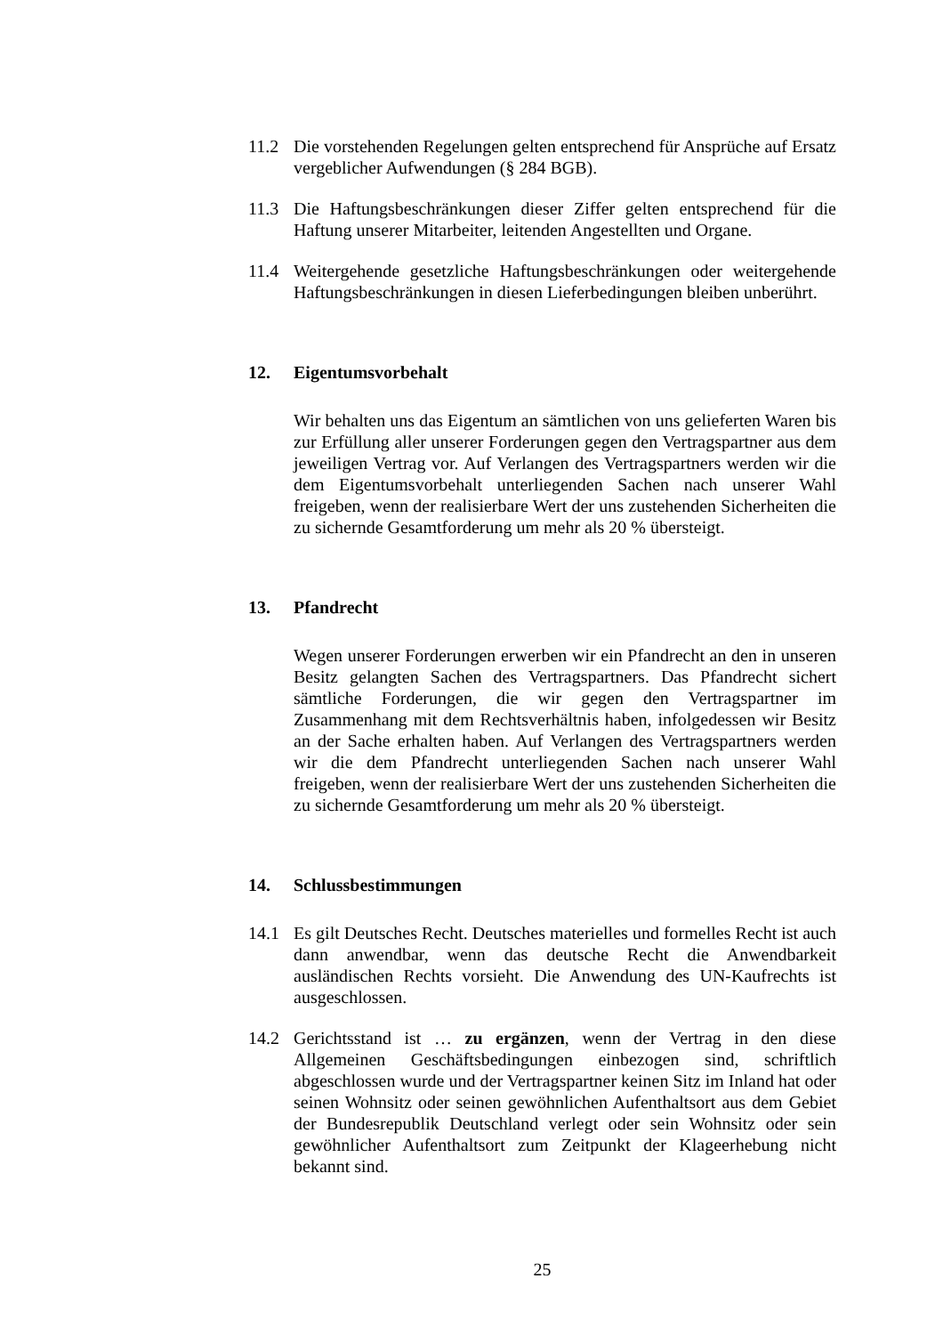11.2 Die vorstehenden Regelungen gelten entsprechend für Ansprüche auf Ersatz vergeblicher Aufwendungen (§ 284 BGB).
11.3 Die Haftungsbeschränkungen dieser Ziffer gelten entsprechend für die Haftung unserer Mitarbeiter, leitenden Angestellten und Organe.
11.4 Weitergehende gesetzliche Haftungsbeschränkungen oder weitergehende Haftungsbeschränkungen in diesen Lieferbedingungen bleiben unberührt.
12. Eigentumsvorbehalt
Wir behalten uns das Eigentum an sämtlichen von uns gelieferten Waren bis zur Erfüllung aller unserer Forderungen gegen den Vertragspartner aus dem jeweiligen Vertrag vor. Auf Verlangen des Vertragspartners werden wir die dem Eigentumsvorbehalt unterliegenden Sachen nach unserer Wahl freigeben, wenn der realisierbare Wert der uns zustehenden Sicherheiten die zu sichernde Gesamtforderung um mehr als 20 % übersteigt.
13. Pfandrecht
Wegen unserer Forderungen erwerben wir ein Pfandrecht an den in unseren Besitz gelangten Sachen des Vertragspartners. Das Pfandrecht sichert sämtliche Forderungen, die wir gegen den Vertragspartner im Zusammenhang mit dem Rechtsverhältnis haben, infolgedessen wir Besitz an der Sache erhalten haben. Auf Verlangen des Vertragspartners werden wir die dem Pfandrecht unterliegenden Sachen nach unserer Wahl freigeben, wenn der realisierbare Wert der uns zustehenden Sicherheiten die zu sichernde Gesamtforderung um mehr als 20 % übersteigt.
14. Schlussbestimmungen
14.1 Es gilt Deutsches Recht. Deutsches materielles und formelles Recht ist auch dann anwendbar, wenn das deutsche Recht die Anwendbarkeit ausländischen Rechts vorsieht. Die Anwendung des UN-Kaufrechts ist ausgeschlossen.
14.2 Gerichtsstand ist … zu ergänzen, wenn der Vertrag in den diese Allgemeinen Geschäftsbedingungen einbezogen sind, schriftlich abgeschlossen wurde und der Vertragspartner keinen Sitz im Inland hat oder seinen Wohnsitz oder seinen gewöhnlichen Aufenthaltsort aus dem Gebiet der Bundesrepublik Deutschland verlegt oder sein Wohnsitz oder sein gewöhnlicher Aufenthaltsort zum Zeitpunkt der Klageerhebung nicht bekannt sind.
25